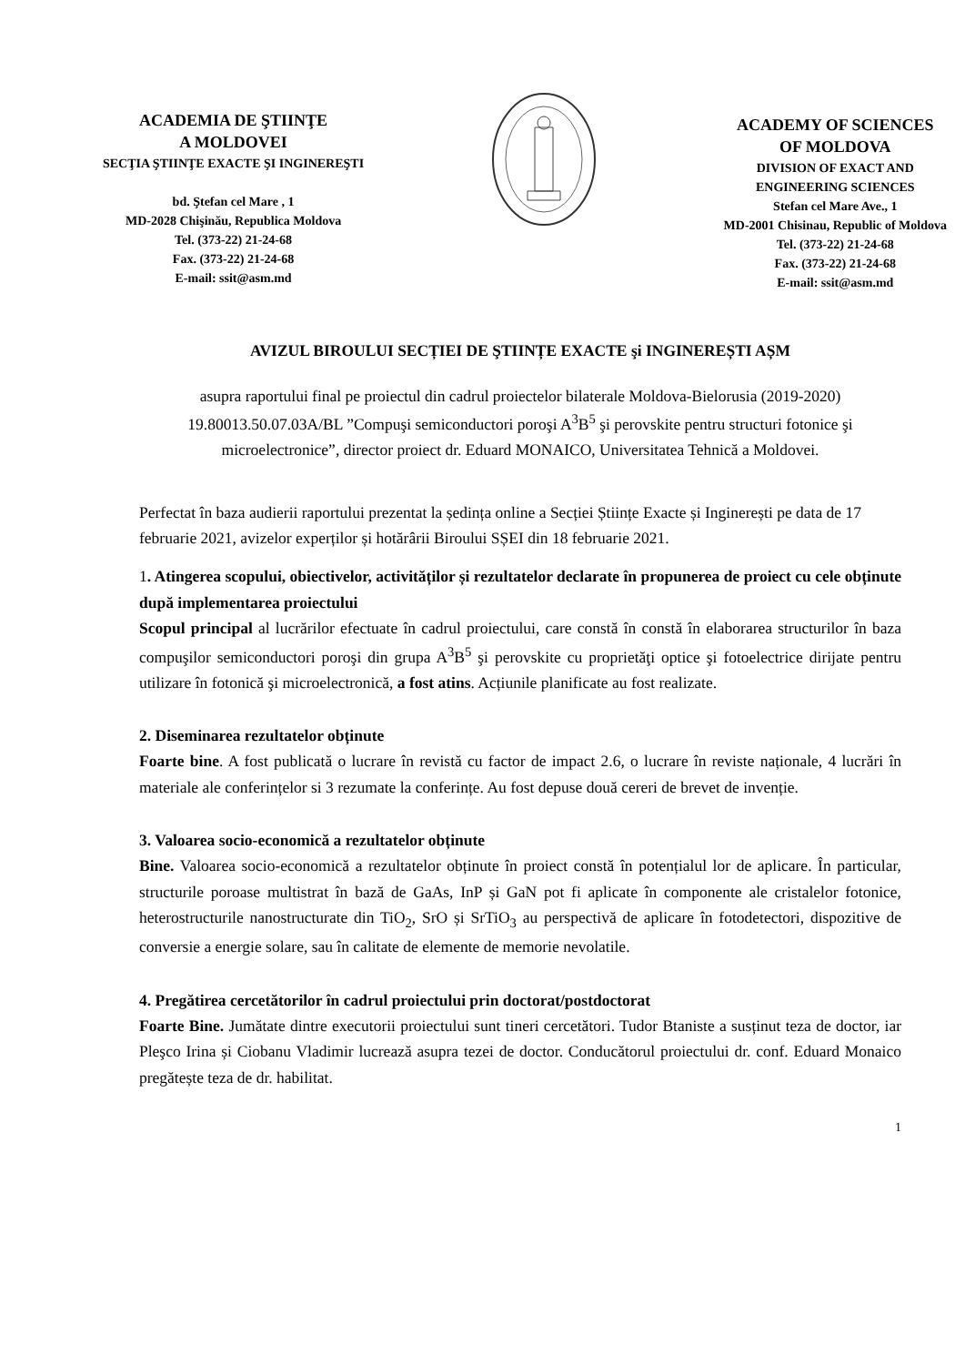ACADEMIA DE ŞTIINŢE
A MOLDOVEI
SECŢIA ŞTIINŢE EXACTE ŞI INGINEREŞTI
bd. Ştefan cel Mare , 1
MD-2028 Chişinău, Republica Moldova
Tel. (373-22) 21-24-68
Fax. (373-22) 21-24-68
E-mail: ssit@asm.md
ACADEMY OF SCIENCES
OF MOLDOVA
DIVISION OF EXACT AND
ENGINEERING SCIENCES
Stefan cel Mare Ave., 1
MD-2001 Chisinau, Republic of Moldova
Tel. (373-22) 21-24-68
Fax. (373-22) 21-24-68
E-mail: ssit@asm.md
AVIZUL BIROULUI SECȚIEI DE ŞTIINȚE EXACTE şi INGINEREȘTI AȘM
asupra raportului final pe proiectul din cadrul proiectelor bilaterale Moldova-Bielorusia (2019-2020) 19.80013.50.07.03A/BL ”Compuşi semiconductori poroşi A<sup>3</sup>B<sup>5</sup> şi perovskite pentru structuri fotonice şi microelectronice”, director proiect dr. Eduard MONAICO, Universitatea Tehnică a Moldovei.
Perfectat în baza audierii raportului prezentat la ședința online a Secției Științe Exacte și Inginerești pe data de 17 februarie 2021, avizelor experților și hotărârii Biroului SȘEI din 18 februarie 2021.
1. Atingerea scopului, obiectivelor, activităților și rezultatelor declarate în propunerea de proiect cu cele obținute după implementarea proiectului
Scopul principal al lucrărilor efectuate în cadrul proiectului, care constă în constă în elaborarea structurilor în baza compuşilor semiconductori poroşi din grupa A<sup>3</sup>B<sup>5</sup> şi perovskite cu proprietăţi optice şi fotoelectrice dirijate pentru utilizare în fotonică şi microelectronică, a fost atins. Acțiunile planificate au fost realizate.
2. Diseminarea rezultatelor obținute
Foarte bine. A fost publicată o lucrare în revistă cu factor de impact 2.6, o lucrare în reviste naționale, 4 lucrări în materiale ale conferințelor si 3 rezumate la conferințe. Au fost depuse două cereri de brevet de invenție.
3. Valoarea socio-economică a rezultatelor obținute
Bine. Valoarea socio-economică a rezultatelor obținute în proiect constă în potențialul lor de aplicare. În particular, structurile poroase multistrat în bază de GaAs, InP și GaN pot fi aplicate în componente ale cristalelor fotonice, heterostructurile nanostructurate din TiO<sub>2</sub>, SrO și SrTiO<sub>3</sub> au perspectivă de aplicare în fotodetectori, dispozitive de conversie a energie solare, sau în calitate de elemente de memorie nevolatile.
4. Pregătirea cercetătorilor în cadrul proiectului prin doctorat/postdoctorat
Foarte Bine. Jumătate dintre executorii proiectului sunt tineri cercetători. Tudor Btaniste a susținut teza de doctor, iar Pleşco Irina și Ciobanu Vladimir lucrează asupra tezei de doctor. Conducătorul proiectului dr. conf. Eduard Monaico pregătește teza de dr. habilitat.
1